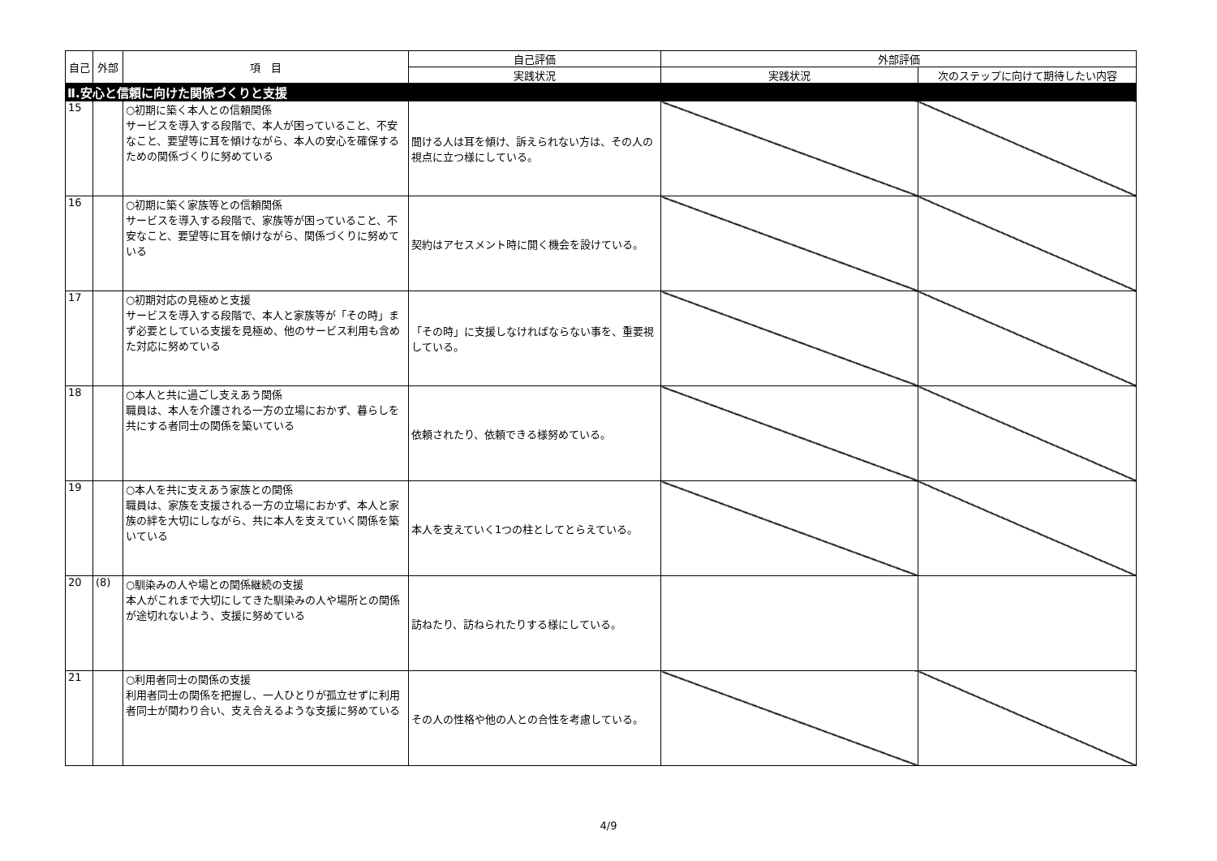| 自己 | 外部 | 項 目 | 自己評価 | 外部評価 | |
| --- | --- | --- | --- | --- | --- |
| | | | 実践状況 | 実践状況 | 次のステップに向けて期待したい内容 |
| Ⅱ.安心と信頼に向けた関係づくりと支援 | | | | | |
| 15 | | ○初期に築く本人との信頼関係 サービスを導入する段階で、本人が困っていること、不安なこと、要望等に耳を傾けながら、本人の安心を確保するための関係づくりに努めている | 聞ける人は耳を傾け、訴えられない方は、その人の視点に立つ様にしている。 | | |
| 16 | | ○初期に築く家族等との信頼関係 サービスを導入する段階で、家族等が困っていること、不安なこと、要望等に耳を傾けながら、関係づくりに努めている | 契約はアセスメント時に開く機会を設けている。 | | |
| 17 | | ○初期対応の見極めと支援 サービスを導入する段階で、本人と家族等が「その時」まず必要としている支援を見極め、他のサービス利用も含めた対応に努めている | 「その時」に支援しなければならない事を、重要視している。 | | |
| 18 | | ○本人と共に過ごし支えあう関係 職員は、本人を介護される一方の立場におかず、暮らしを共にする者同士の関係を築いている | 依頼されたり、依頼できる様努めている。 | | |
| 19 | | ○本人を共に支えあう家族との関係 職員は、家族を支援される一方の立場におかず、本人と家族の絆を大切にしながら、共に本人を支えていく関係を築いている | 本人を支えていく1つの柱としてとらえている。 | | |
| 20 | (8) | ○馴染みの人や場との関係継続の支援 本人がこれまで大切にしてきた馴染みの人や場所との関係が途切れないよう、支援に努めている | 訪ねたり、訪ねられたりする様にしている。 | | |
| 21 | | ○利用者同士の関係の支援 利用者同士の関係を把握し、一人ひとりが孤立せずに利用者同士が関わり合い、支え合えるような支援に努めている | その人の性格や他の人との合性を考慮している。 | | |
4/9